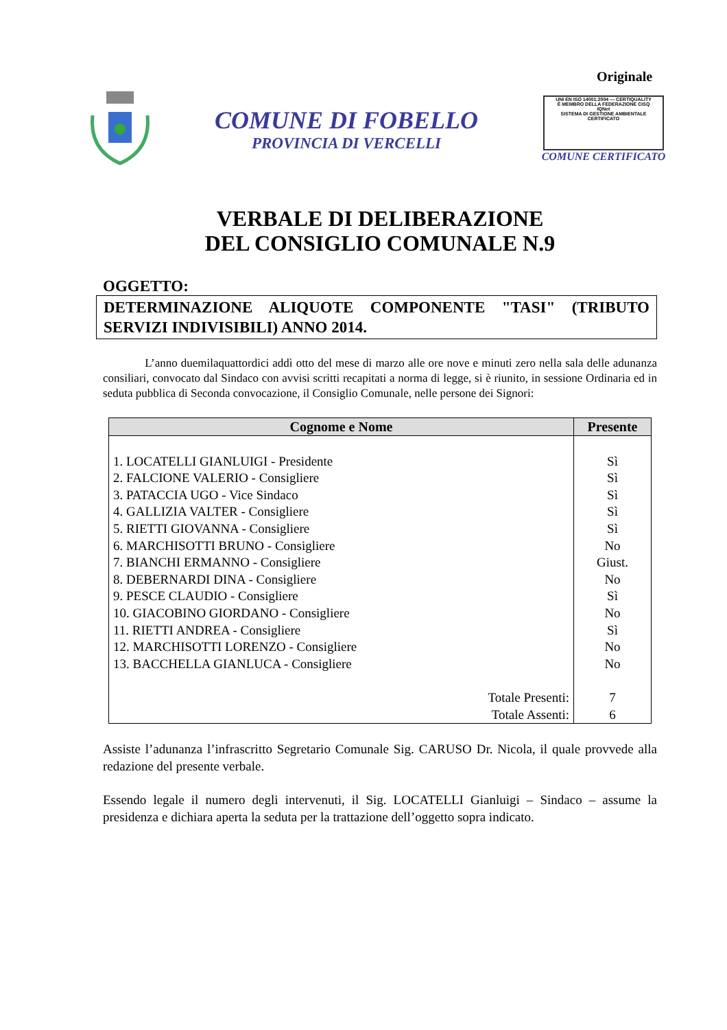Originale
COMUNE DI FOBELLO
PROVINCIA DI VERCELLI
UNI EN ISO 14001:2004 — CERTIQUALITY
È MEMBRO DELLA FEDERAZIONE CISQ
IQNet
SISTEMA DI GESTIONE AMBIENTALE CERTIFICATO
COMUNE CERTIFICATO
VERBALE DI DELIBERAZIONE
DEL CONSIGLIO COMUNALE N.9
OGGETTO:
DETERMINAZIONE ALIQUOTE COMPONENTE "TASI" (TRIBUTO SERVIZI INDIVISIBILI) ANNO 2014.
L’anno duemilaquattordici addì otto del mese di marzo alle ore nove e minuti zero nella sala delle adunanza consiliari, convocato dal Sindaco con avvisi scritti recapitati a norma di legge, si è riunito, in sessione Ordinaria ed in seduta pubblica di Seconda convocazione, il Consiglio Comunale, nelle persone dei Signori:
| Cognome e Nome | Presente |
| --- | --- |
| 1. LOCATELLI GIANLUIGI - Presidente | Sì |
| 2. FALCIONE VALERIO - Consigliere | Sì |
| 3. PATACCIA UGO - Vice Sindaco | Sì |
| 4. GALLIZIA VALTER - Consigliere | Sì |
| 5. RIETTI GIOVANNA - Consigliere | Sì |
| 6. MARCHISOTTI BRUNO - Consigliere | No |
| 7. BIANCHI ERMANNO - Consigliere | Giust. |
| 8. DEBERNARDI DINA - Consigliere | No |
| 9. PESCE CLAUDIO - Consigliere | Sì |
| 10. GIACOBINO GIORDANO - Consigliere | No |
| 11. RIETTI ANDREA - Consigliere | Sì |
| 12. MARCHISOTTI LORENZO - Consigliere | No |
| 13. BACCHELLA GIANLUCA - Consigliere | No |
| Totale Presenti: | 7 |
| Totale Assenti: | 6 |
Assiste l’adunanza l’infrascritto Segretario Comunale Sig. CARUSO Dr. Nicola, il quale provvede alla redazione del presente verbale.
Essendo legale il numero degli intervenuti, il Sig. LOCATELLI Gianluigi – Sindaco – assume la presidenza e dichiara aperta la seduta per la trattazione dell’oggetto sopra indicato.